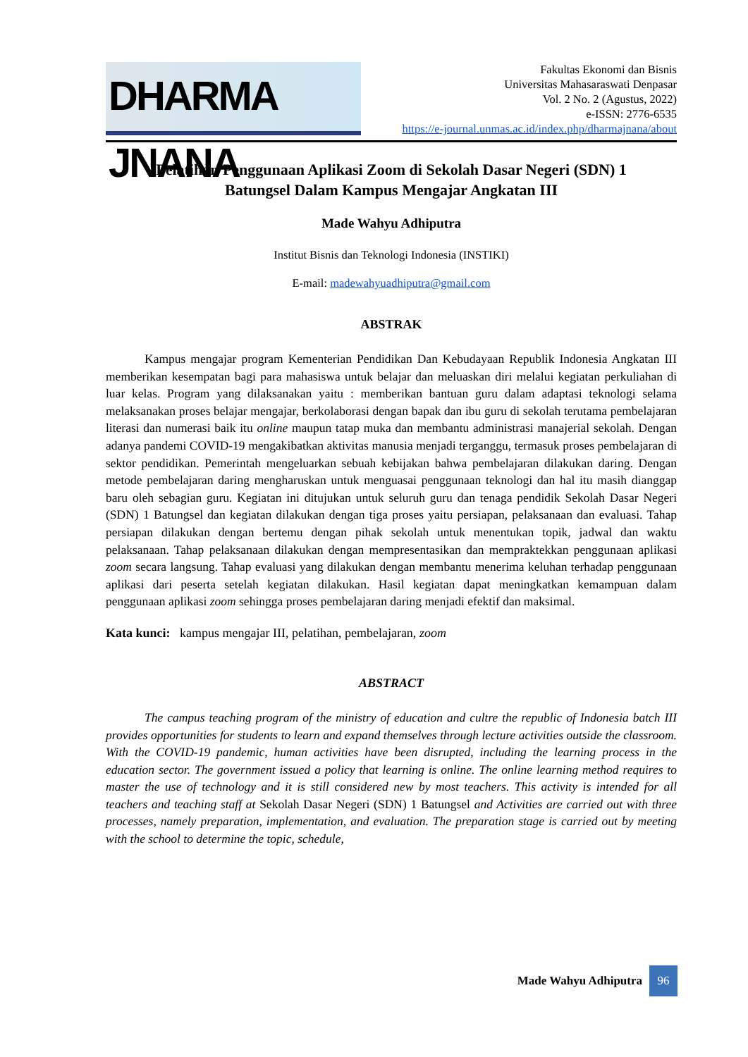DHARMA JNANA
Fakultas Ekonomi dan Bisnis
Universitas Mahasaraswati Denpasar
Vol. 2 No. 2 (Agustus, 2022)
e-ISSN: 2776-6535
https://e-journal.unmas.ac.id/index.php/dharmajnana/about
Pelatihan Penggunaan Aplikasi Zoom di Sekolah Dasar Negeri (SDN) 1
Batungsel Dalam Kampus Mengajar Angkatan III
Made Wahyu Adhiputra
Institut Bisnis dan Teknologi Indonesia (INSTIKI)
E-mail: madewahyuadhiputra@gmail.com
ABSTRAK
Kampus mengajar program Kementerian Pendidikan Dan Kebudayaan Republik Indonesia Angkatan III memberikan kesempatan bagi para mahasiswa untuk belajar dan meluaskan diri melalui kegiatan perkuliahan di luar kelas. Program yang dilaksanakan yaitu : memberikan bantuan guru dalam adaptasi teknologi selama melaksanakan proses belajar mengajar, berkolaborasi dengan bapak dan ibu guru di sekolah terutama pembelajaran literasi dan numerasi baik itu online maupun tatap muka dan membantu administrasi manajerial sekolah. Dengan adanya pandemi COVID-19 mengakibatkan aktivitas manusia menjadi terganggu, termasuk proses pembelajaran di sektor pendidikan. Pemerintah mengeluarkan sebuah kebijakan bahwa pembelajaran dilakukan daring. Dengan metode pembelajaran daring mengharuskan untuk menguasai penggunaan teknologi dan hal itu masih dianggap baru oleh sebagian guru. Kegiatan ini ditujukan untuk seluruh guru dan tenaga pendidik Sekolah Dasar Negeri (SDN) 1 Batungsel dan kegiatan dilakukan dengan tiga proses yaitu persiapan, pelaksanaan dan evaluasi. Tahap persiapan dilakukan dengan bertemu dengan pihak sekolah untuk menentukan topik, jadwal dan waktu pelaksanaan. Tahap pelaksanaan dilakukan dengan mempresentasikan dan mempraktekkan penggunaan aplikasi zoom secara langsung. Tahap evaluasi yang dilakukan dengan membantu menerima keluhan terhadap penggunaan aplikasi dari peserta setelah kegiatan dilakukan. Hasil kegiatan dapat meningkatkan kemampuan dalam penggunaan aplikasi zoom sehingga proses pembelajaran daring menjadi efektif dan maksimal.
Kata kunci: kampus mengajar III, pelatihan, pembelajaran, zoom
ABSTRACT
The campus teaching program of the ministry of education and cultre the republic of Indonesia batch III provides opportunities for students to learn and expand themselves through lecture activities outside the classroom. With the COVID-19 pandemic, human activities have been disrupted, including the learning process in the education sector. The government issued a policy that learning is online. The online learning method requires to master the use of technology and it is still considered new by most teachers. This activity is intended for all teachers and teaching staff at Sekolah Dasar Negeri (SDN) 1 Batungsel and Activities are carried out with three processes, namely preparation, implementation, and evaluation. The preparation stage is carried out by meeting with the school to determine the topic, schedule,
Made Wahyu Adhiputra 96